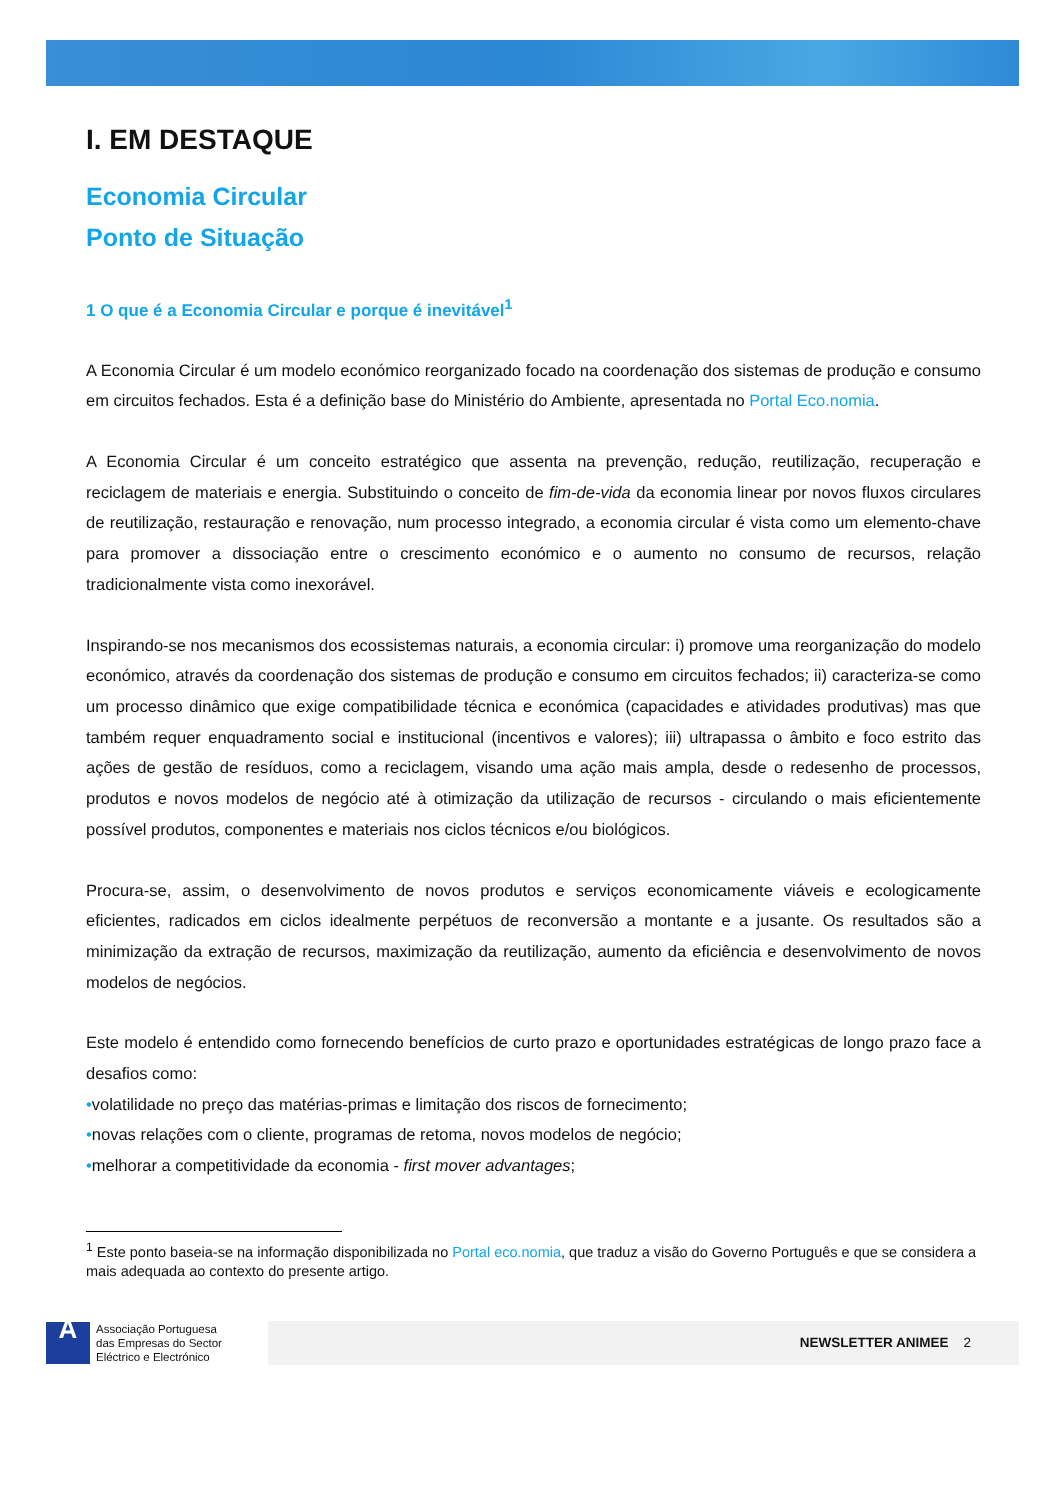I. EM DESTAQUE
Economia Circular
Ponto de Situação
1 O que é a Economia Circular e porque é inevitável<sup>1</sup>
A Economia Circular é um modelo económico reorganizado focado na coordenação dos sistemas de produção e consumo em circuitos fechados. Esta é a definição base do Ministério do Ambiente, apresentada no Portal Eco.nomia.
A Economia Circular é um conceito estratégico que assenta na prevenção, redução, reutilização, recuperação e reciclagem de materiais e energia. Substituindo o conceito de fim-de-vida da economia linear por novos fluxos circulares de reutilização, restauração e renovação, num processo integrado, a economia circular é vista como um elemento-chave para promover a dissociação entre o crescimento económico e o aumento no consumo de recursos, relação tradicionalmente vista como inexorável.
Inspirando-se nos mecanismos dos ecossistemas naturais, a economia circular: i) promove uma reorganização do modelo económico, através da coordenação dos sistemas de produção e consumo em circuitos fechados; ii) caracteriza-se como um processo dinâmico que exige compatibilidade técnica e económica (capacidades e atividades produtivas) mas que também requer enquadramento social e institucional (incentivos e valores); iii) ultrapassa o âmbito e foco estrito das ações de gestão de resíduos, como a reciclagem, visando uma ação mais ampla, desde o redesenho de processos, produtos e novos modelos de negócio até à otimização da utilização de recursos - circulando o mais eficientemente possível produtos, componentes e materiais nos ciclos técnicos e/ou biológicos.
Procura-se, assim, o desenvolvimento de novos produtos e serviços economicamente viáveis e ecologicamente eficientes, radicados em ciclos idealmente perpétuos de reconversão a montante e a jusante. Os resultados são a minimização da extração de recursos, maximização da reutilização, aumento da eficiência e desenvolvimento de novos modelos de negócios.
Este modelo é entendido como fornecendo benefícios de curto prazo e oportunidades estratégicas de longo prazo face a desafios como:
•volatilidade no preço das matérias-primas e limitação dos riscos de fornecimento;
•novas relações com o cliente, programas de retoma, novos modelos de negócio;
•melhorar a competitividade da economia - first mover advantages;
<sup>1</sup> Este ponto baseia-se na informação disponibilizada no Portal eco.nomia, que traduz a visão do Governo Português e que se considera a mais adequada ao contexto do presente artigo.
A
Associação Portuguesa
das Empresas do Sector
Eléctrico e Electrónico
NEWSLETTER ANIMEE 2